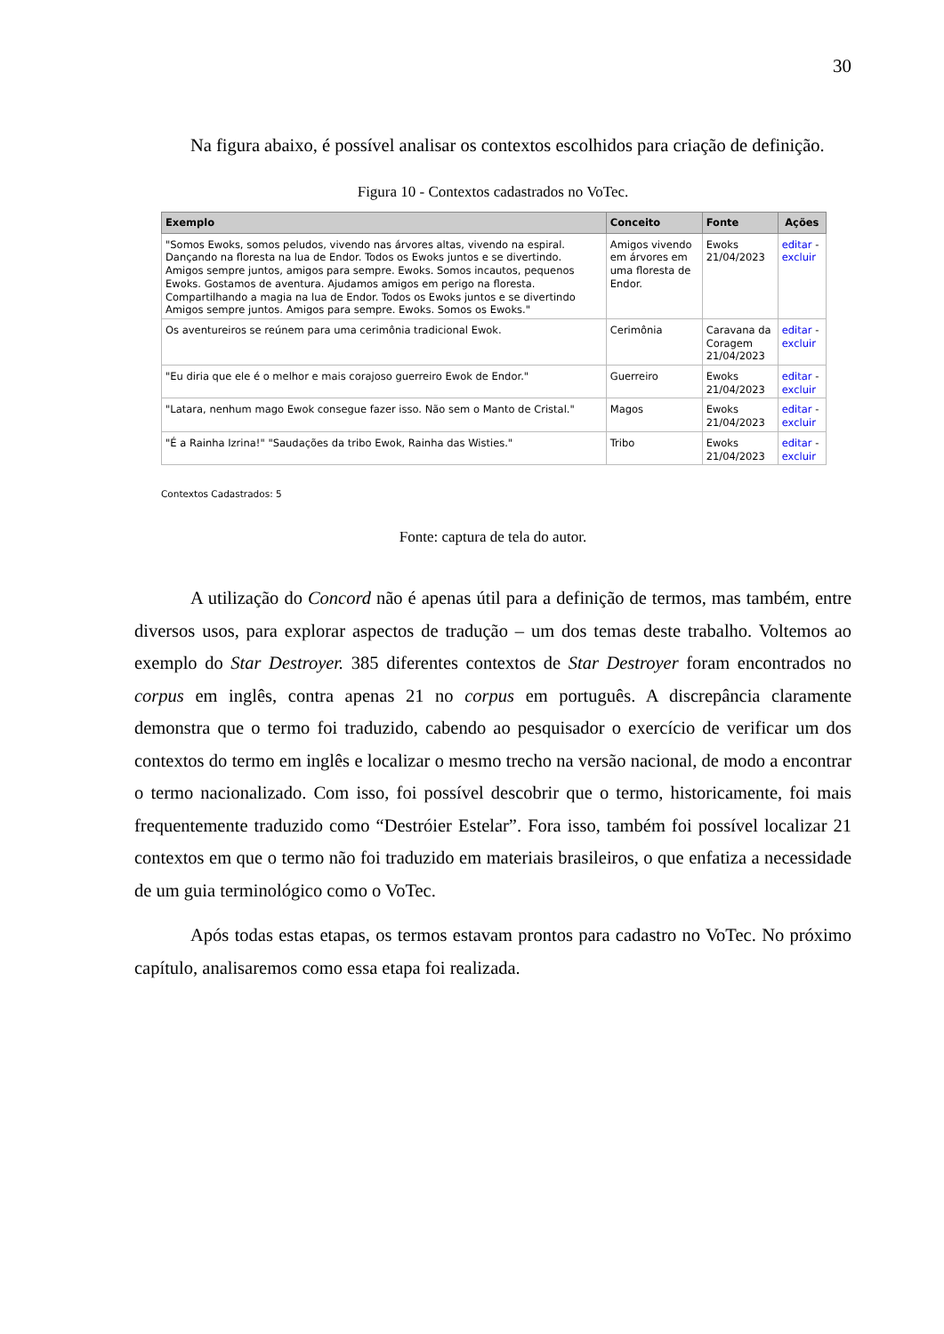30
Na figura abaixo, é possível analisar os contextos escolhidos para criação de definição.
Figura 10 - Contextos cadastrados no VoTec.
| Exemplo | Conceito | Fonte | Ações |
| --- | --- | --- | --- |
| "Somos Ewoks, somos peludos, vivendo nas árvores altas, vivendo na espiral. Dançando na floresta na lua de Endor. Todos os Ewoks juntos e se divertindo. Amigos sempre juntos, amigos para sempre. Ewoks. Somos incautos, pequenos Ewoks. Gostamos de aventura. Ajudamos amigos em perigo na floresta. Compartilhando a magia na lua de Endor. Todos os Ewoks juntos e se divertindo Amigos sempre juntos. Amigos para sempre. Ewoks. Somos os Ewoks." | Amigos vivendo em árvores em uma floresta de Endor. | Ewoks 21/04/2023 | editar - excluir |
| Os aventureiros se reúnem para uma cerimônia tradicional Ewok. | Cerimônia | Caravana da Coragem 21/04/2023 | editar - excluir |
| "Eu diria que ele é o melhor e mais corajoso guerreiro Ewok de Endor." | Guerreiro | Ewoks 21/04/2023 | editar - excluir |
| "Latara, nenhum mago Ewok consegue fazer isso. Não sem o Manto de Cristal." | Magos | Ewoks 21/04/2023 | editar - excluir |
| "É a Rainha Izrina!" "Saudações da tribo Ewok, Rainha das Wisties." | Tribo | Ewoks 21/04/2023 | editar - excluir |
Contextos Cadastrados: 5
Fonte: captura de tela do autor.
A utilização do Concord não é apenas útil para a definição de termos, mas também, entre diversos usos, para explorar aspectos de tradução – um dos temas deste trabalho. Voltemos ao exemplo do Star Destroyer. 385 diferentes contextos de Star Destroyer foram encontrados no corpus em inglês, contra apenas 21 no corpus em português. A discrepância claramente demonstra que o termo foi traduzido, cabendo ao pesquisador o exercício de verificar um dos contextos do termo em inglês e localizar o mesmo trecho na versão nacional, de modo a encontrar o termo nacionalizado. Com isso, foi possível descobrir que o termo, historicamente, foi mais frequentemente traduzido como “Destróier Estelar”. Fora isso, também foi possível localizar 21 contextos em que o termo não foi traduzido em materiais brasileiros, o que enfatiza a necessidade de um guia terminológico como o VoTec.
Após todas estas etapas, os termos estavam prontos para cadastro no VoTec. No próximo capítulo, analisaremos como essa etapa foi realizada.